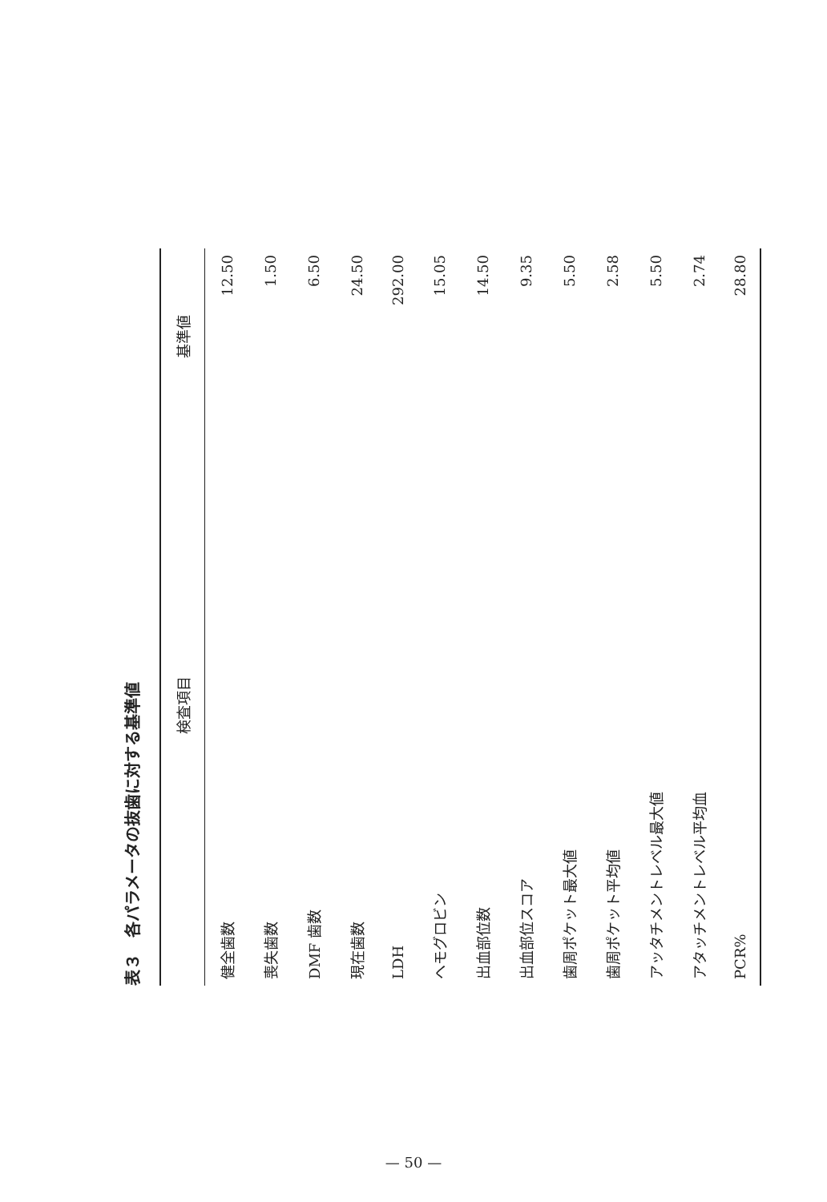表３　各パラメータの抜歯に対する基準値
| 検査項目 | 基準値 |
| --- | --- |
| 健全歯数 | 12.50 |
| 喪失歯数 | 1.50 |
| DMF 歯数 | 6.50 |
| 現在歯数 | 24.50 |
| LDH | 292.00 |
| ヘモグロビン | 15.05 |
| 出血部位数 | 14.50 |
| 出血部位スコア | 9.35 |
| 歯周ポケット最大値 | 5.50 |
| 歯周ポケット平均値 | 2.58 |
| アッタチメントレベル最大値 | 5.50 |
| アタッチメントレベル平均血 | 2.74 |
| PCR% | 28.80 |
— 50 —